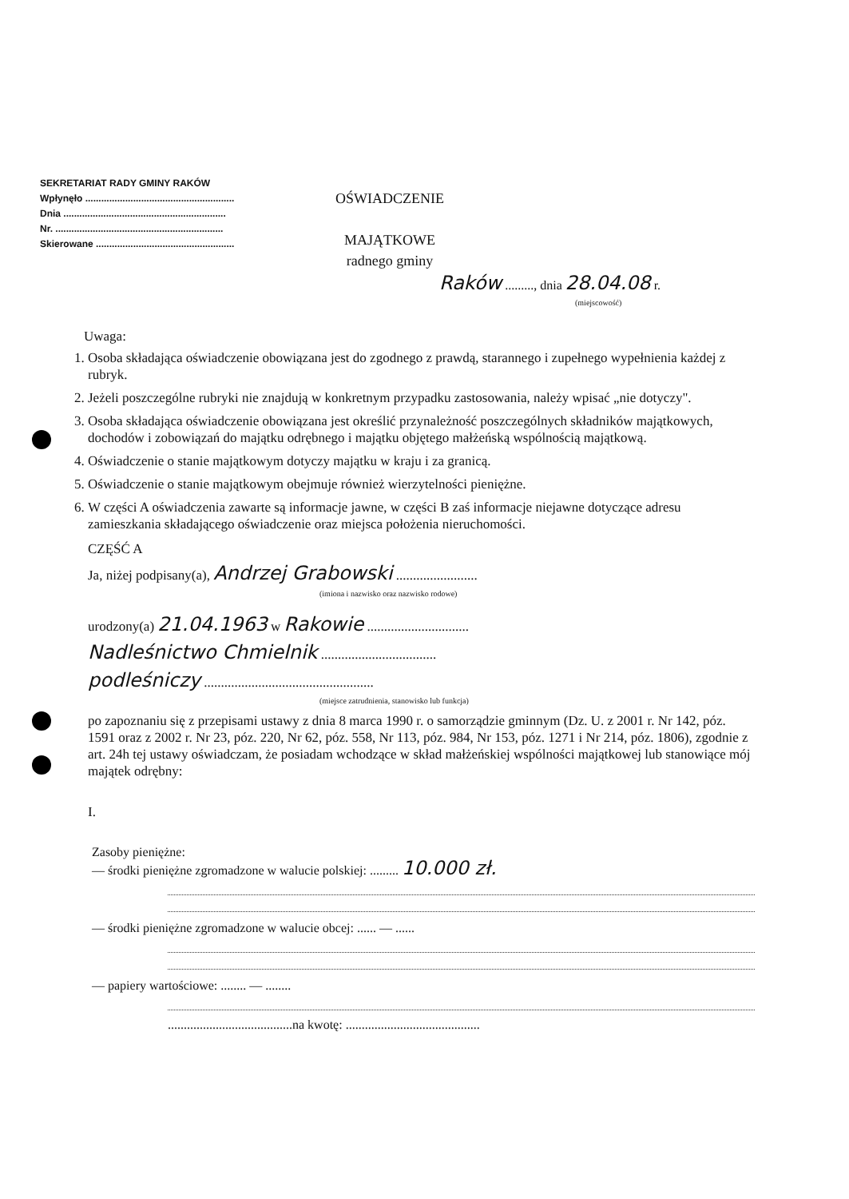SEKRETARIAT RADY GMINY RAKÓW
Wpłynęło ........................................................
Dnia .............................................................
Nr. ...............................................................
Skierowane ....................................................
OŚWIADCZENIE
MAJĄTKOWE
radnego gminy
Raków ........., dnia 28.04.08 r.
(miejscowość)
Uwaga:
1. Osoba składająca oświadczenie obowiązana jest do zgodnego z prawdą, starannego i zupełnego wypełnienia każdej z rubryk.
2. Jeżeli poszczególne rubryki nie znajdują w konkretnym przypadku zastosowania, należy wpisać „nie dotyczy".
3. Osoba składająca oświadczenie obowiązana jest określić przynależność poszczególnych składników majątkowych, dochodów i zobowiązań do majątku odrębnego i majątku objętego małżeńską wspólnością majątkową.
4. Oświadczenie o stanie majątkowym dotyczy majątku w kraju i za granicą.
5. Oświadczenie o stanie majątkowym obejmuje również wierzytelności pieniężne.
6. W części A oświadczenia zawarte są informacje jawne, w części B zaś informacje niejawne dotyczące adresu zamieszkania składającego oświadczenie oraz miejsca położenia nieruchomości.
CZĘŚĆ A
Ja, niżej podpisany(a), Andrzej Grabowski ........................
(imiona i nazwisko oraz nazwisko rodowe)
urodzony(a) 21.04.1963 w Rakowie ..............................
Nadleśnictwo Chmielnik ..................................
podleśniczy ..................................................
(miejsce zatrudnienia, stanowisko lub funkcja)
po zapoznaniu się z przepisami ustawy z dnia 8 marca 1990 r. o samorządzie gminnym (Dz. U. z 2001 r. Nr 142, póz. 1591 oraz z 2002 r. Nr 23, póz. 220, Nr 62, póz. 558, Nr 113, póz. 984, Nr 153, póz. 1271 i Nr 214, póz. 1806), zgodnie z art. 24h tej ustawy oświadczam, że posiadam wchodzące w skład małżeńskiej wspólności majątkowej lub stanowiące mój majątek odrębny:
I.
Zasoby pieniężne:
— środki pieniężne zgromadzone w walucie polskiej: ......... 10.000 zł.
— środki pieniężne zgromadzone w walucie obcej: ...... — ......
— papiery wartościowe: ........ — ........
.......................................na kwotę: ..........................................